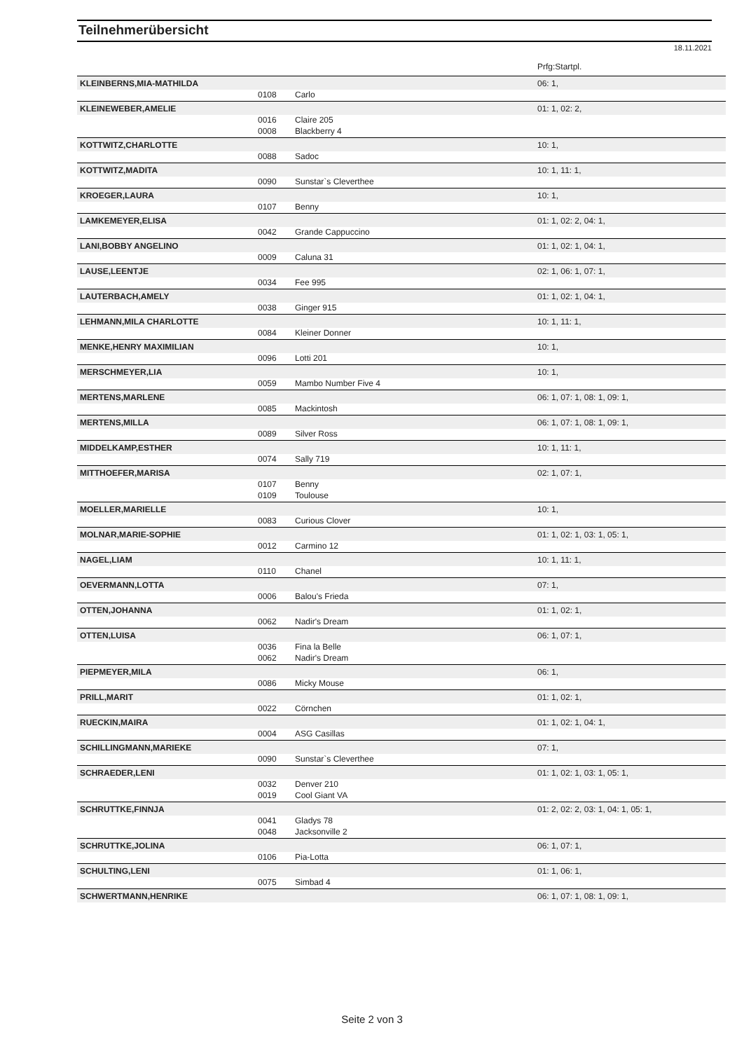Teilnehmerübersicht
18.11.2021
| | | | Prfg:Startpl. |
| KLEINBERNS,MIA-MATHILDA | | | 06: 1, |
| | 0108 | Carlo | |
| KLEINEWEBER,AMELIE | | | 01: 1, 02: 2, |
| | 0016 | Claire 205 | |
| | 0008 | Blackberry 4 | |
| KOTTWITZ,CHARLOTTE | | | 10: 1, |
| | 0088 | Sadoc | |
| KOTTWITZ,MADITA | | | 10: 1, 11: 1, |
| | 0090 | Sunstar`s Cleverthee | |
| KROEGER,LAURA | | | 10: 1, |
| | 0107 | Benny | |
| LAMKEMEYER,ELISA | | | 01: 1, 02: 2, 04: 1, |
| | 0042 | Grande Cappuccino | |
| LANI,BOBBY ANGELINO | | | 01: 1, 02: 1, 04: 1, |
| | 0009 | Caluna 31 | |
| LAUSE,LEENTJE | | | 02: 1, 06: 1, 07: 1, |
| | 0034 | Fee 995 | |
| LAUTERBACH,AMELY | | | 01: 1, 02: 1, 04: 1, |
| | 0038 | Ginger 915 | |
| LEHMANN,MILA CHARLOTTE | | | 10: 1, 11: 1, |
| | 0084 | Kleiner Donner | |
| MENKE,HENRY MAXIMILIAN | | | 10: 1, |
| | 0096 | Lotti 201 | |
| MERSCHMEYER,LIA | | | 10: 1, |
| | 0059 | Mambo Number Five 4 | |
| MERTENS,MARLENE | | | 06: 1, 07: 1, 08: 1, 09: 1, |
| | 0085 | Mackintosh | |
| MERTENS,MILLA | | | 06: 1, 07: 1, 08: 1, 09: 1, |
| | 0089 | Silver Ross | |
| MIDDELKAMP,ESTHER | | | 10: 1, 11: 1, |
| | 0074 | Sally 719 | |
| MITTHOEFER,MARISA | | | 02: 1, 07: 1, |
| | 0107 | Benny | |
| | 0109 | Toulouse | |
| MOELLER,MARIELLE | | | 10: 1, |
| | 0083 | Curious Clover | |
| MOLNAR,MARIE-SOPHIE | | | 01: 1, 02: 1, 03: 1, 05: 1, |
| | 0012 | Carmino 12 | |
| NAGEL,LIAM | | | 10: 1, 11: 1, |
| | 0110 | Chanel | |
| OEVERMANN,LOTTA | | | 07: 1, |
| | 0006 | Balou's Frieda | |
| OTTEN,JOHANNA | | | 01: 1, 02: 1, |
| | 0062 | Nadir's Dream | |
| OTTEN,LUISA | | | 06: 1, 07: 1, |
| | 0036 | Fina la Belle | |
| | 0062 | Nadir's Dream | |
| PIEPMEYER,MILA | | | 06: 1, |
| | 0086 | Micky Mouse | |
| PRILL,MARIT | | | 01: 1, 02: 1, |
| | 0022 | Cörnchen | |
| RUECKIN,MAIRA | | | 01: 1, 02: 1, 04: 1, |
| | 0004 | ASG Casillas | |
| SCHILLINGMANN,MARIEKE | | | 07: 1, |
| | 0090 | Sunstar`s Cleverthee | |
| SCHRAEDER,LENI | | | 01: 1, 02: 1, 03: 1, 05: 1, |
| | 0032 | Denver 210 | |
| | 0019 | Cool Giant VA | |
| SCHRUTTKE,FINNJA | | | 01: 2, 02: 2, 03: 1, 04: 1, 05: 1, |
| | 0041 | Gladys 78 | |
| | 0048 | Jacksonville 2 | |
| SCHRUTTKE,JOLINA | | | 06: 1, 07: 1, |
| | 0106 | Pia-Lotta | |
| SCHULTING,LENI | | | 01: 1, 06: 1, |
| | 0075 | Simbad 4 | |
| SCHWERTMANN,HENRIKE | | | 06: 1, 07: 1, 08: 1, 09: 1, |
Seite 2 von 3